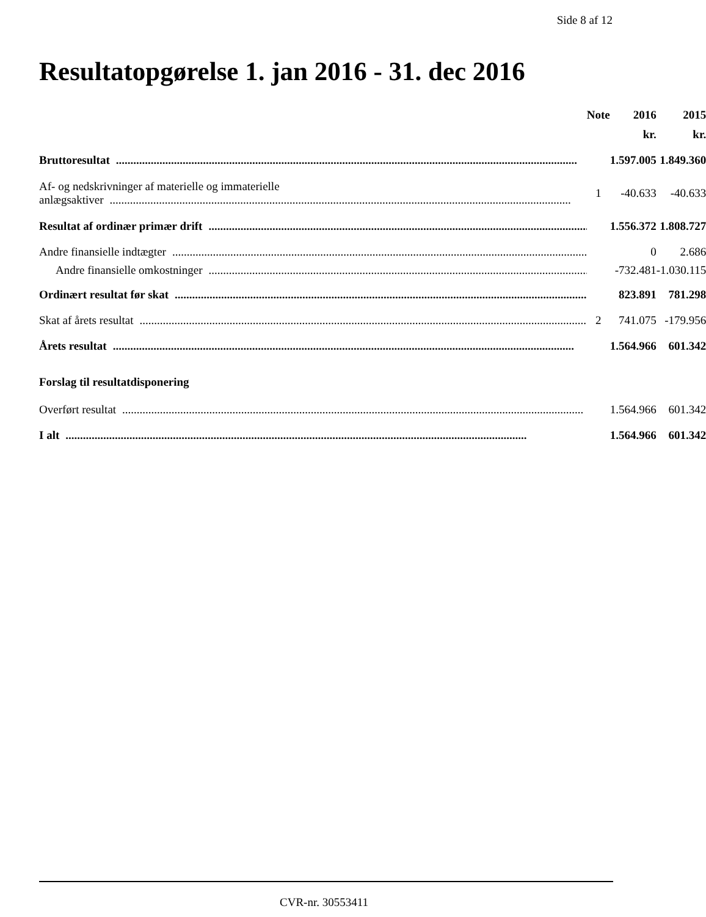Side 8 af 12
Resultatopgørelse 1. jan 2016 - 31. dec 2016
| | Note | 2016 | 2015 |
| --- | --- | --- | --- |
| | | kr. | kr. |
| Bruttoresultat | | 1.597.005 | 1.849.360 |
| Af- og nedskrivninger af materielle og immaterielle anlægsaktiver | 1 | -40.633 | -40.633 |
| Resultat af ordinær primær drift | | 1.556.372 | 1.808.727 |
| Andre finansielle indtægter | | 0 | 2.686 |
| Andre finansielle omkostninger | | -732.481 | -1.030.115 |
| Ordinært resultat før skat | | 823.891 | 781.298 |
| Skat af årets resultat | 2 | 741.075 | -179.956 |
| Årets resultat | | 1.564.966 | 601.342 |
| Forslag til resultatdisponering | | | |
| Overført resultat | | 1.564.966 | 601.342 |
| I alt | | 1.564.966 | 601.342 |
CVR-nr. 30553411